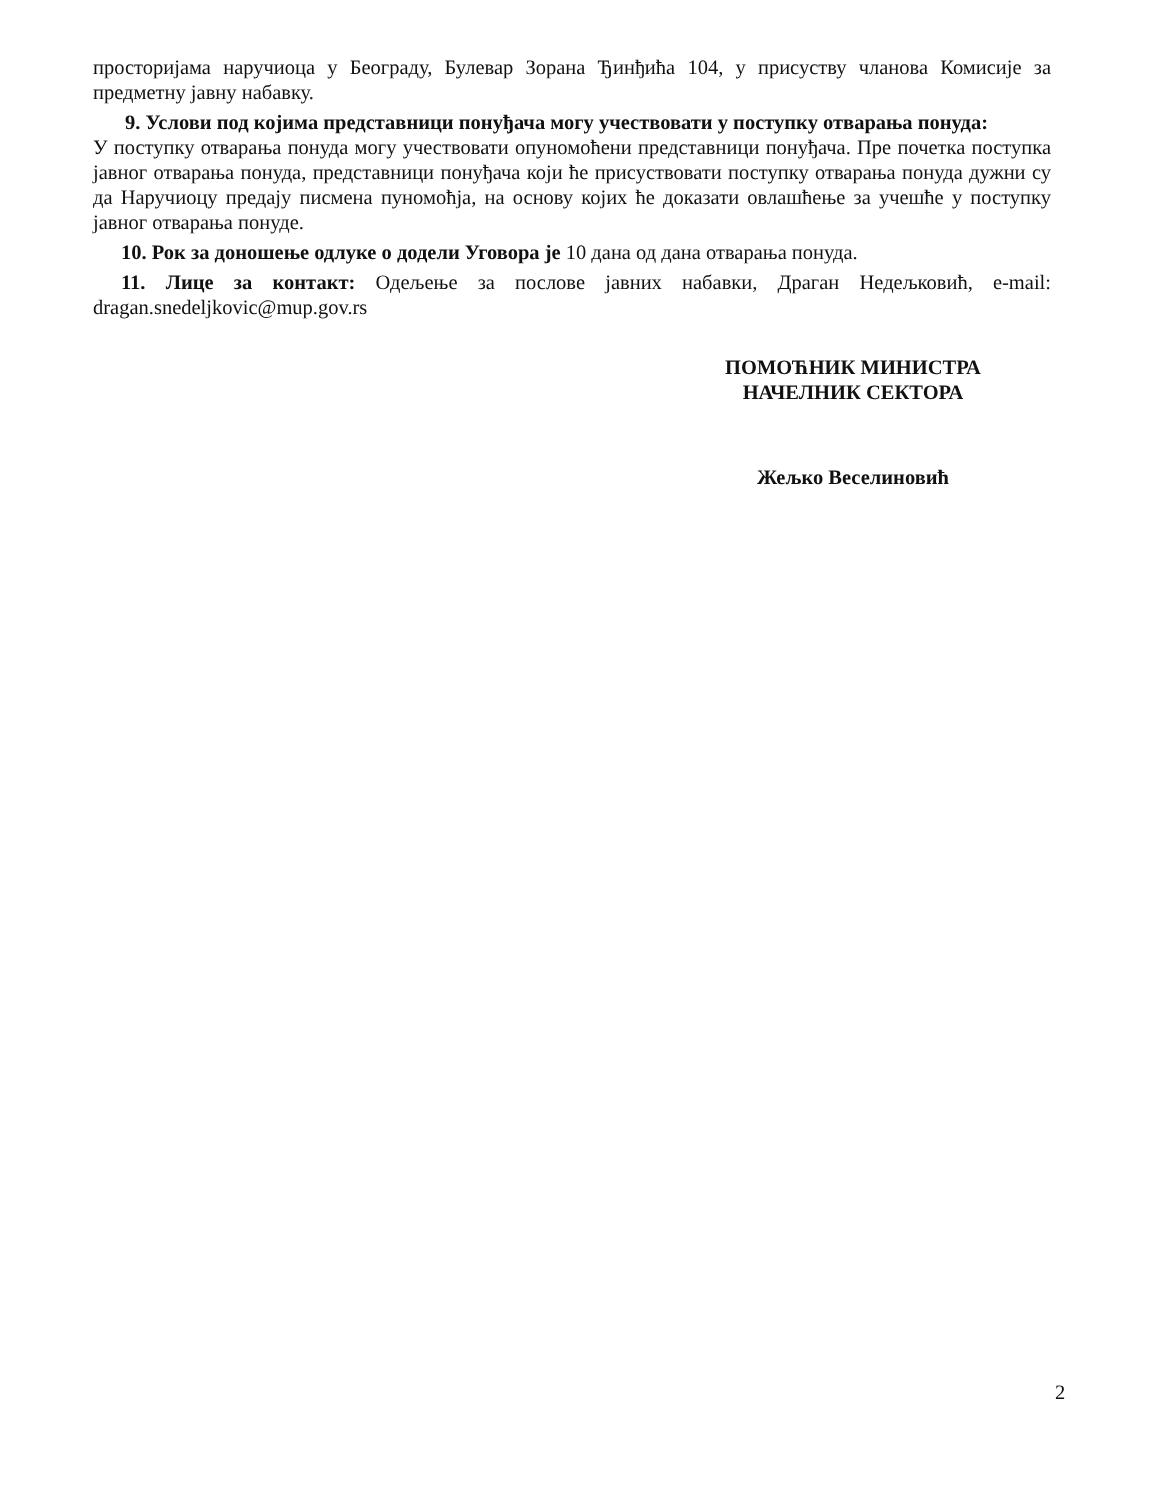просторијама наручиоца у Београду, Булевар Зорана Ђинђића 104, у присуству чланова Комисије за предметну јавну набавку.
9. Услови под којима представници понуђача могу учествовати у поступку отварања понуда:
У поступку отварања понуда могу учествовати опуномоћени представници понуђача. Пре почетка поступка јавног отварања понуда, представници понуђача који ће присуствовати поступку отварања понуда дужни су да Наручиоцу предају писмена пуномоћја, на основу којих ће доказати овлашћење за учешће у поступку јавног отварања понуде.
10. Рок за доношење одлуке о додели Уговора је 10 дана од дана отварања понуда.
11. Лице за контакт: Одељење за послове јавних набавки, Драган Недељковић, e-mail: dragan.snedeljkovic@mup.gov.rs
ПОМОЋНИК МИНИСТРА
НАЧЕЛНИК СЕКТОРА
Жељко Веселиновић
2